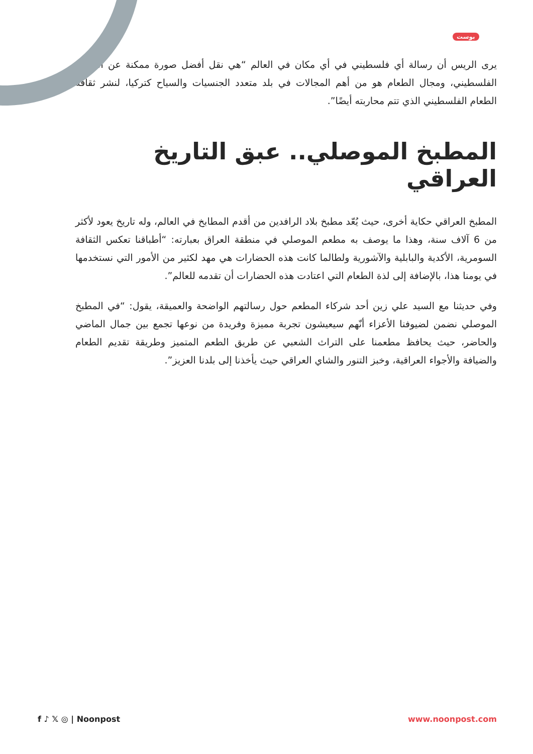بوست
يرى الريس أن رسالة أي فلسطيني في أي مكان في العالم “هي نقل أفضل صورة ممكنة عن الشعب الفلسطيني، ومجال الطعام هو من أهم المجالات في بلد متعدد الجنسيات والسياح كتركيا، لنشر ثقافة الطعام الفلسطيني الذي تتم محاربته أيضًا”.
المطبخ الموصلي.. عبق التاريخ العراقي
المطبخ العراقي حكاية أخرى، حيث يُعّد مطبخ بلاد الرافدين من أقدم المطابخ في العالم، وله تاريخ يعود لأكثر من 6 آلاف سنة، وهذا ما يوصف به مطعم الموصلي في منطقة العراق بعبارته: “أطباقنا تعكس الثقافة السومرية، الأكدية والبابلية والآشورية ولطالما كانت هذه الحضارات هي مهد لكثير من الأمور التي نستخدمها في يومنا هذا، بالإضافة إلى لذة الطعام التي اعتادت هذه الحضارات أن تقدمه للعالم”.
وفي حديثنا مع السيد علي زين أحد شركاء المطعم حول رسالتهم الواضحة والعميقة، يقول: “في المطبخ الموصلي نضمن لضيوفنا الأعزاء أنّهم سيعيشون تجربة مميزة وفريدة من نوعها تجمع بين جمال الماضي والحاضر، حيث يحافظ مطعمنا على التراث الشعبي عن طريق الطعم المتميز وطريقة تقديم الطعام والضيافة والأجواء العراقية، وخبز التنور والشاي العراقي حيث يأخذنا إلى بلدنا العزيز”.
f ♪ 𝕏 ◎ | Noonpost www.noonpost.com